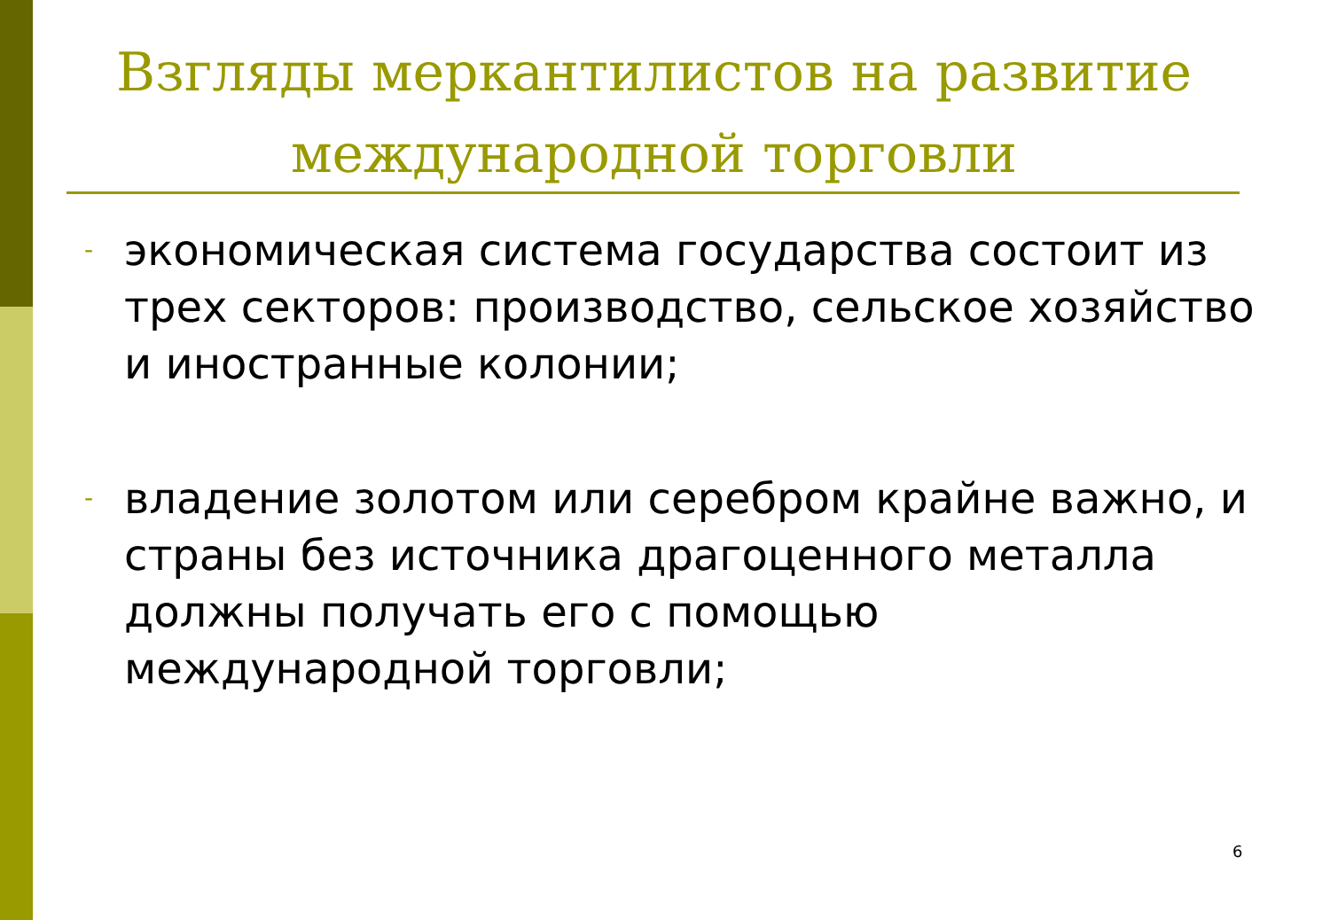Взгляды меркантилистов на развитие международной торговли
- экономическая система государства состоит из трех секторов: производство, сельское хозяйство и иностранные колонии;
- владение золотом или серебром крайне важно, и страны без источника драгоценного металла должны получать его с помощью международной торговли;
6